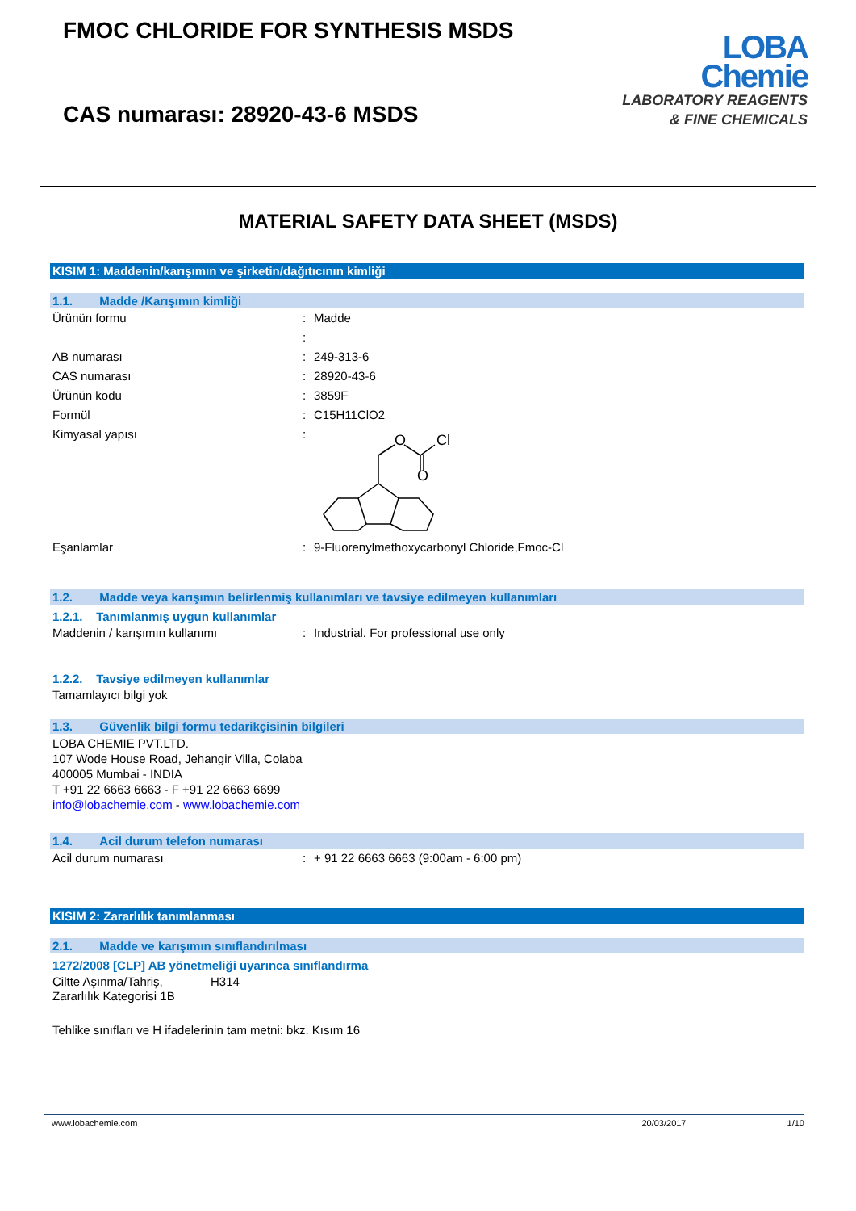FMOC CHLORIDE FOR SYNTHESIS MSDS
CAS numarası: 28920-43-6 MSDS
LOBA
Chemie
LABORATORY REAGENTS
& FINE CHEMICALS
MATERIAL SAFETY DATA SHEET (MSDS)
KISIM 1: Maddenin/karışımın ve şirketin/dağıtıcının kimliği
1.1. Madde /Karışımın kimliği
Ürünün formu: Madde
:
AB numarası: 249-313-6
CAS numarası: 28920-43-6
Ürünün kodu: 3859F
Formül: C15H11ClO2
Kimyasal yapısı:
O
Cl
O
Eşanlamlar: 9-Fluorenylmethoxycarbonyl Chloride,Fmoc-Cl
1.2. Madde veya karışımın belirlenmiş kullanımları ve tavsiye edilmeyen kullanımları
1.2.1. Tanımlanmış uygun kullanımlar
Maddenin / karışımın kullanımı: Industrial. For professional use only
1.2.2. Tavsiye edilmeyen kullanımlar
Tamamlayıcı bilgi yok
1.3. Güvenlik bilgi formu tedarikçisinin bilgileri
LOBA CHEMIE PVT.LTD.
107 Wode House Road, Jehangir Villa, Colaba
400005 Mumbai - INDIA
T +91 22 6663 6663 - F +91 22 6663 6699
info@lobachemie.com - www.lobachemie.com
1.4. Acil durum telefon numarası
Acil durum numarası: + 91 22 6663 6663 (9:00am - 6:00 pm)
KISIM 2: Zararlılık tanımlanması
2.1. Madde ve karışımın sınıflandırılması
1272/2008 [CLP] AB yönetmeliği uyarınca sınıflandırma
Ciltte Aşınma/Tahriş, Zararlılık Kategorisi 1B H314
Tehlike sınıfları ve H ifadelerinin tam metni: bkz. Kısım 16
www.lobachemie.com 20/03/2017 1/10